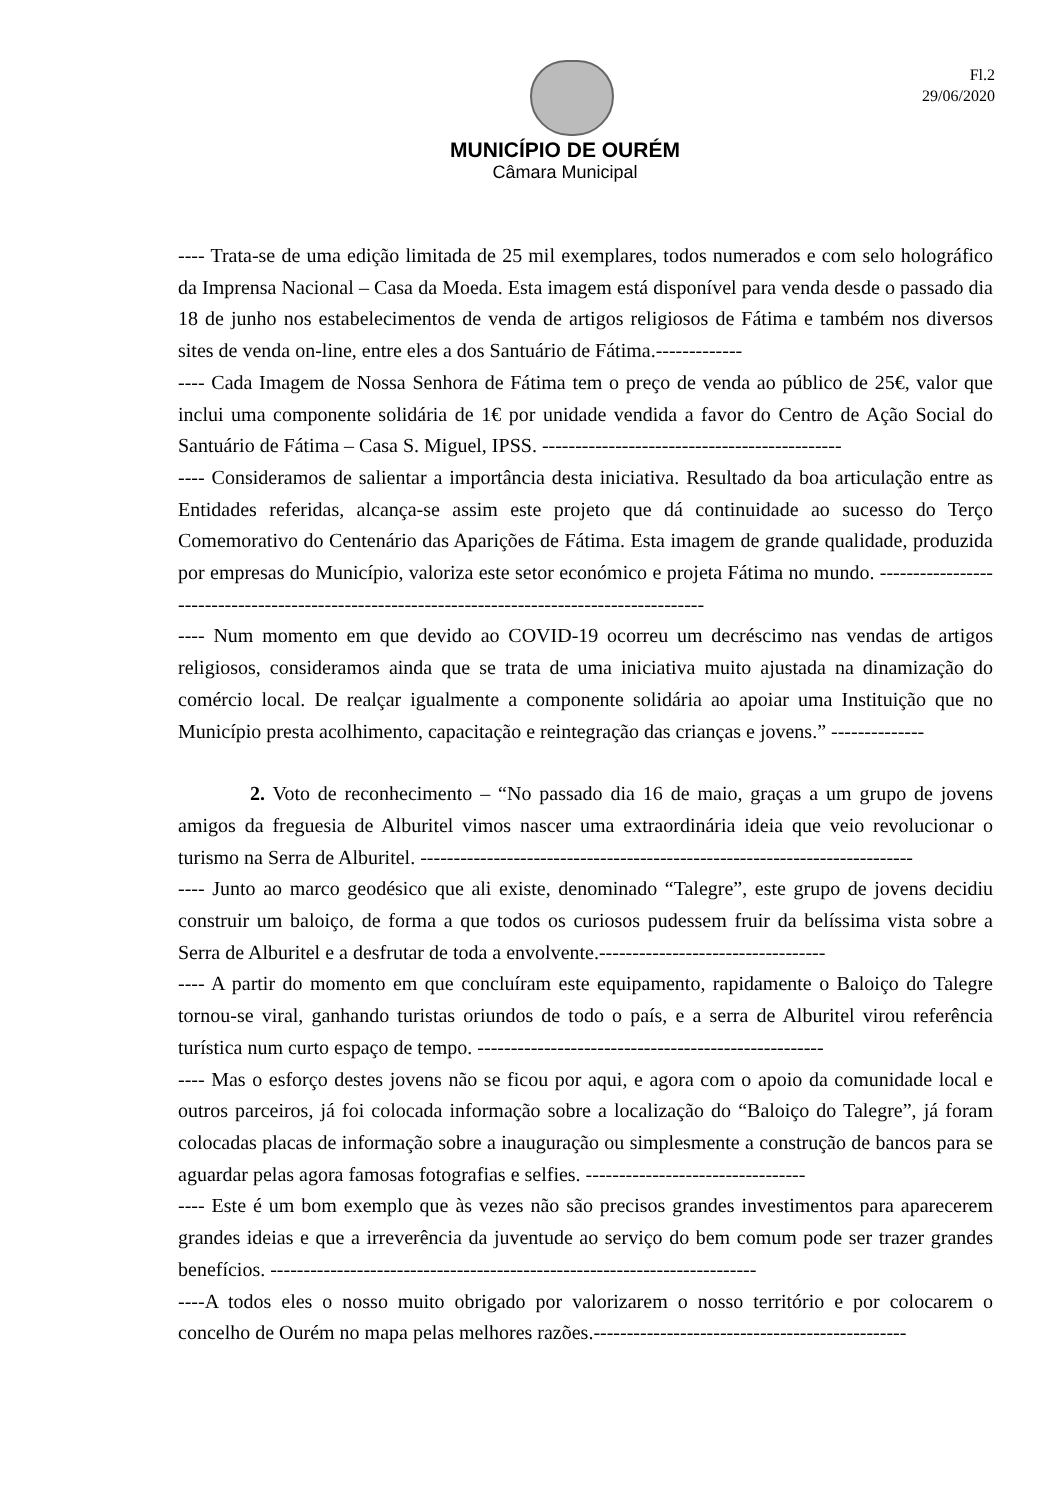Fl.2
29/06/2020
MUNICÍPIO DE OURÉM
Câmara Municipal
---- Trata-se de uma edição limitada de 25 mil exemplares, todos numerados e com selo holográfico da Imprensa Nacional – Casa da Moeda. Esta imagem está disponível para venda desde o passado dia 18 de junho nos estabelecimentos de venda de artigos religiosos de Fátima e também nos diversos sites de venda on-line, entre eles a dos Santuário de Fátima.-------------
---- Cada Imagem de Nossa Senhora de Fátima tem o preço de venda ao público de 25€, valor que inclui uma componente solidária de 1€ por unidade vendida a favor do Centro de Ação Social do Santuário de Fátima – Casa S. Miguel, IPSS. ---------------------------------------------
---- Consideramos de salientar a importância desta iniciativa. Resultado da boa articulação entre as Entidades referidas, alcança-se assim este projeto que dá continuidade ao sucesso do Terço Comemorativo do Centenário das Aparições de Fátima. Esta imagem de grande qualidade, produzida por empresas do Município, valoriza este setor económico e projeta Fátima no mundo. ------------------------------------------------------------------------------------------------
---- Num momento em que devido ao COVID-19 ocorreu um decréscimo nas vendas de artigos religiosos, consideramos ainda que se trata de uma iniciativa muito ajustada na dinamização do comércio local. De realçar igualmente a componente solidária ao apoiar uma Instituição que no Município presta acolhimento, capacitação e reintegração das crianças e jovens.” --------------
2. Voto de reconhecimento – “No passado dia 16 de maio, graças a um grupo de jovens amigos da freguesia de Alburitel vimos nascer uma extraordinária ideia que veio revolucionar o turismo na Serra de Alburitel. --------------------------------------------------------------------------
---- Junto ao marco geodésico que ali existe, denominado “Talegre”, este grupo de jovens decidiu construir um baloiço, de forma a que todos os curiosos pudessem fruir da belíssima vista sobre a Serra de Alburitel e a desfrutar de toda a envolvente.----------------------------------
---- A partir do momento em que concluíram este equipamento, rapidamente o Baloiço do Talegre tornou-se viral, ganhando turistas oriundos de todo o país, e a serra de Alburitel virou referência turística num curto espaço de tempo. ----------------------------------------------------
---- Mas o esforço destes jovens não se ficou por aqui, e agora com o apoio da comunidade local e outros parceiros, já foi colocada informação sobre a localização do “Baloiço do Talegre”, já foram colocadas placas de informação sobre a inauguração ou simplesmente a construção de bancos para se aguardar pelas agora famosas fotografias e selfies. ---------------------------------
---- Este é um bom exemplo que às vezes não são precisos grandes investimentos para aparecerem grandes ideias e que a irreverência da juventude ao serviço do bem comum pode ser trazer grandes benefícios. -------------------------------------------------------------------------
----A todos eles o nosso muito obrigado por valorizarem o nosso território e por colocarem o concelho de Ourém no mapa pelas melhores razões.-----------------------------------------------